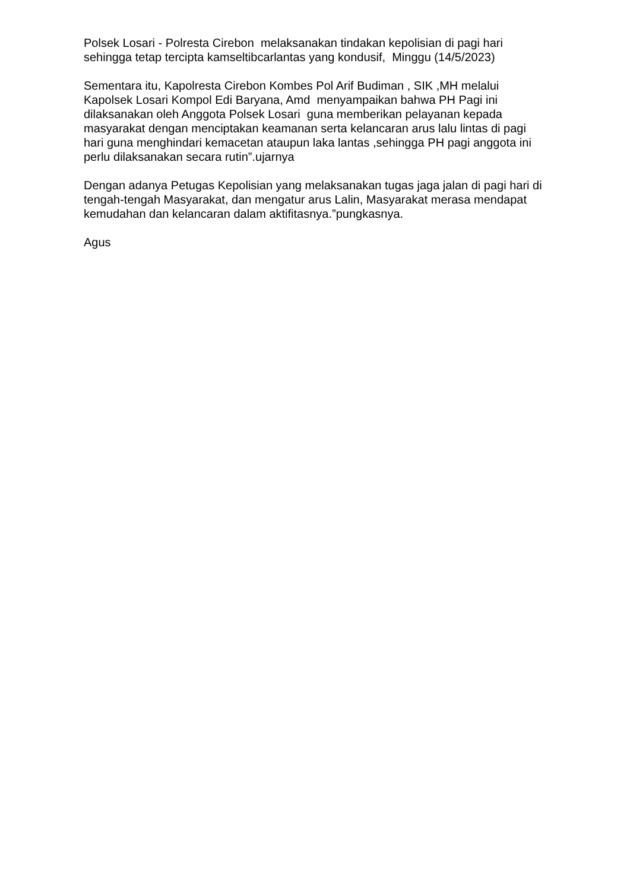Polsek Losari - Polresta Cirebon melaksanakan tindakan kepolisian di pagi hari sehingga tetap tercipta kamseltibcarlantas yang kondusif, Minggu (14/5/2023)
Sementara itu, Kapolresta Cirebon Kombes Pol Arif Budiman , SIK ,MH melalui Kapolsek Losari Kompol Edi Baryana, Amd menyampaikan bahwa PH Pagi ini dilaksanakan oleh Anggota Polsek Losari guna memberikan pelayanan kepada masyarakat dengan menciptakan keamanan serta kelancaran arus lalu lintas di pagi hari guna menghindari kemacetan ataupun laka lantas ,sehingga PH pagi anggota ini perlu dilaksanakan secara rutin”.ujarnya
Dengan adanya Petugas Kepolisian yang melaksanakan tugas jaga jalan di pagi hari di tengah-tengah Masyarakat, dan mengatur arus Lalin, Masyarakat merasa mendapat kemudahan dan kelancaran dalam aktifitasnya.”pungkasnya.
Agus